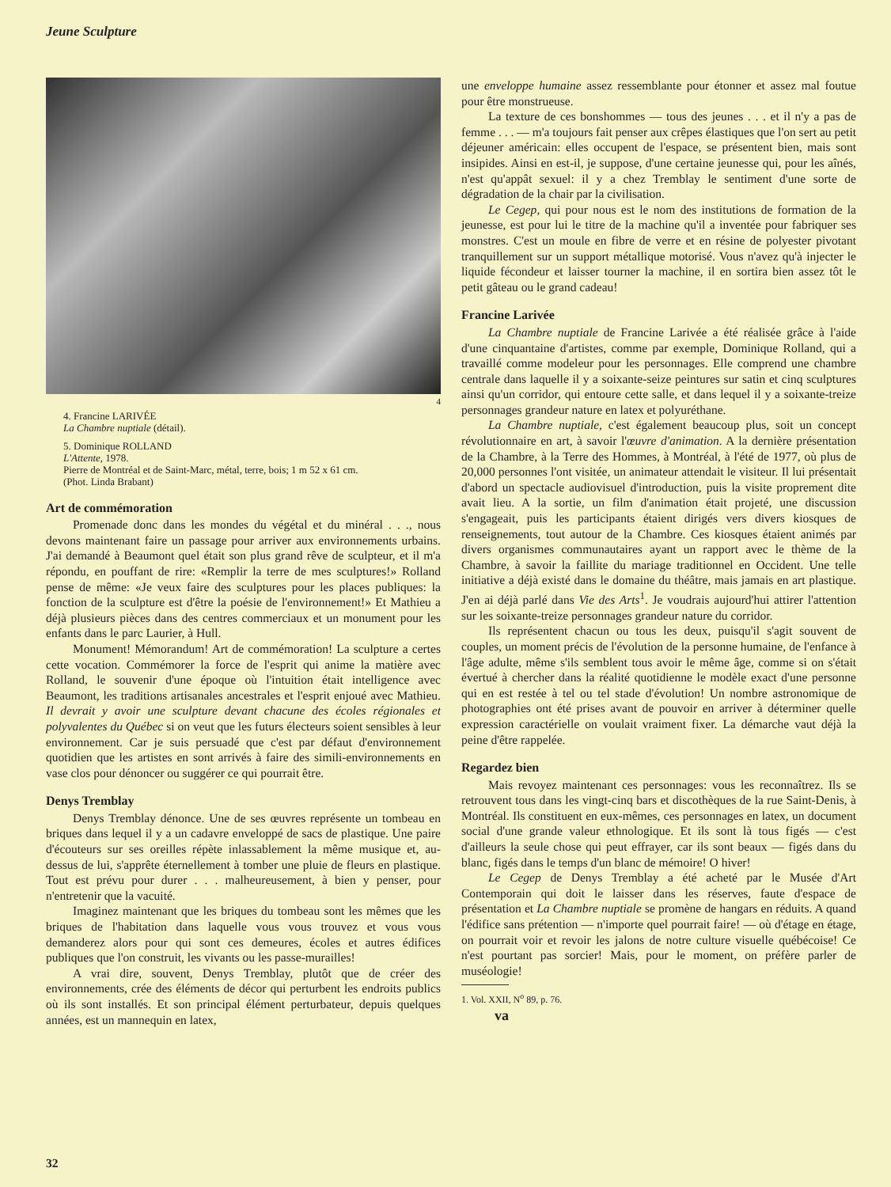Jeune Sculpture
4
4. Francine LARIVÉE
La Chambre nuptiale (détail).
5. Dominique ROLLAND
L'Attente, 1978.
Pierre de Montréal et de Saint-Marc, métal, terre, bois; 1 m 52 x 61 cm.
(Phot. Linda Brabant)
Art de commémoration
Promenade donc dans les mondes du végétal et du minéral . . ., nous devons maintenant faire un passage pour arriver aux environnements urbains. J'ai demandé à Beaumont quel était son plus grand rêve de sculpteur, et il m'a répondu, en pouffant de rire: «Remplir la terre de mes sculptures!» Rolland pense de même: «Je veux faire des sculptures pour les places publiques: la fonction de la sculpture est d'être la poésie de l'environnement!» Et Mathieu a déjà plusieurs pièces dans des centres commerciaux et un monument pour les enfants dans le parc Laurier, à Hull.
Monument! Mémorandum! Art de commémoration! La sculpture a certes cette vocation. Commémorer la force de l'esprit qui anime la matière avec Rolland, le souvenir d'une époque où l'intuition était intelligence avec Beaumont, les traditions artisanales ancestrales et l'esprit enjoué avec Mathieu. Il devrait y avoir une sculpture devant chacune des écoles régionales et polyvalentes du Québec si on veut que les futurs électeurs soient sensibles à leur environnement. Car je suis persuadé que c'est par défaut d'environnement quotidien que les artistes en sont arrivés à faire des simili-environnements en vase clos pour dénoncer ou suggérer ce qui pourrait être.
Denys Tremblay
Denys Tremblay dénonce. Une de ses œuvres représente un tombeau en briques dans lequel il y a un cadavre enveloppé de sacs de plastique. Une paire d'écouteurs sur ses oreilles répète inlassablement la même musique et, au-dessus de lui, s'apprête éternellement à tomber une pluie de fleurs en plastique. Tout est prévu pour durer . . . malheureusement, à bien y penser, pour n'entretenir que la vacuité.
Imaginez maintenant que les briques du tombeau sont les mêmes que les briques de l'habitation dans laquelle vous vous trouvez et vous vous demanderez alors pour qui sont ces demeures, écoles et autres édifices publiques que l'on construit, les vivants ou les passe-murailles!
A vrai dire, souvent, Denys Tremblay, plutôt que de créer des environnements, crée des éléments de décor qui perturbent les endroits publics où ils sont installés. Et son principal élément perturbateur, depuis quelques années, est un mannequin en latex,
une enveloppe humaine assez ressemblante pour étonner et assez mal foutue pour être monstrueuse.
La texture de ces bonshommes — tous des jeunes . . . et il n'y a pas de femme . . . — m'a toujours fait penser aux crêpes élastiques que l'on sert au petit déjeuner américain: elles occupent de l'espace, se présentent bien, mais sont insipides. Ainsi en est-il, je suppose, d'une certaine jeunesse qui, pour les aînés, n'est qu'appât sexuel: il y a chez Tremblay le sentiment d'une sorte de dégradation de la chair par la civilisation.
Le Cegep, qui pour nous est le nom des institutions de formation de la jeunesse, est pour lui le titre de la machine qu'il a inventée pour fabriquer ses monstres. C'est un moule en fibre de verre et en résine de polyester pivotant tranquillement sur un support métallique motorisé. Vous n'avez qu'à injecter le liquide fécondeur et laisser tourner la machine, il en sortira bien assez tôt le petit gâteau ou le grand cadeau!
Francine Larivée
La Chambre nuptiale de Francine Larivée a été réalisée grâce à l'aide d'une cinquantaine d'artistes, comme par exemple, Dominique Rolland, qui a travaillé comme modeleur pour les personnages. Elle comprend une chambre centrale dans laquelle il y a soixante-seize peintures sur satin et cinq sculptures ainsi qu'un corridor, qui entoure cette salle, et dans lequel il y a soixante-treize personnages grandeur nature en latex et polyuréthane.
La Chambre nuptiale, c'est également beaucoup plus, soit un concept révolutionnaire en art, à savoir l'œuvre d'animation. A la dernière présentation de la Chambre, à la Terre des Hommes, à Montréal, à l'été de 1977, où plus de 20,000 personnes l'ont visitée, un animateur attendait le visiteur. Il lui présentait d'abord un spectacle audiovisuel d'introduction, puis la visite proprement dite avait lieu. A la sortie, un film d'animation était projeté, une discussion s'engageait, puis les participants étaient dirigés vers divers kiosques de renseignements, tout autour de la Chambre. Ces kiosques étaient animés par divers organismes communautaires ayant un rapport avec le thème de la Chambre, à savoir la faillite du mariage traditionnel en Occident. Une telle initiative a déjà existé dans le domaine du théâtre, mais jamais en art plastique. J'en ai déjà parlé dans Vie des Arts<sup>1</sup>. Je voudrais aujourd'hui attirer l'attention sur les soixante-treize personnages grandeur nature du corridor.
Ils représentent chacun ou tous les deux, puisqu'il s'agit souvent de couples, un moment précis de l'évolution de la personne humaine, de l'enfance à l'âge adulte, même s'ils semblent tous avoir le même âge, comme si on s'était évertué à chercher dans la réalité quotidienne le modèle exact d'une personne qui en est restée à tel ou tel stade d'évolution! Un nombre astronomique de photographies ont été prises avant de pouvoir en arriver à déterminer quelle expression caractérielle on voulait vraiment fixer. La démarche vaut déjà la peine d'être rappelée.
Regardez bien
Mais revoyez maintenant ces personnages: vous les reconnaîtrez. Ils se retrouvent tous dans les vingt-cinq bars et discothèques de la rue Saint-Denis, à Montréal. Ils constituent en eux-mêmes, ces personnages en latex, un document social d'une grande valeur ethnologique. Et ils sont là tous figés — c'est d'ailleurs la seule chose qui peut effrayer, car ils sont beaux — figés dans du blanc, figés dans le temps d'un blanc de mémoire! O hiver!
Le Cegep de Denys Tremblay a été acheté par le Musée d'Art Contemporain qui doit le laisser dans les réserves, faute d'espace de présentation et La Chambre nuptiale se promène de hangars en réduits. A quand l'édifice sans prétention — n'importe quel pourrait faire! — où d'étage en étage, on pourrait voir et revoir les jalons de notre culture visuelle québécoise! Ce n'est pourtant pas sorcier! Mais, pour le moment, on préfère parler de muséologie!
1. Vol. XXII, N<sup>o</sup> 89, p. 76. va
32